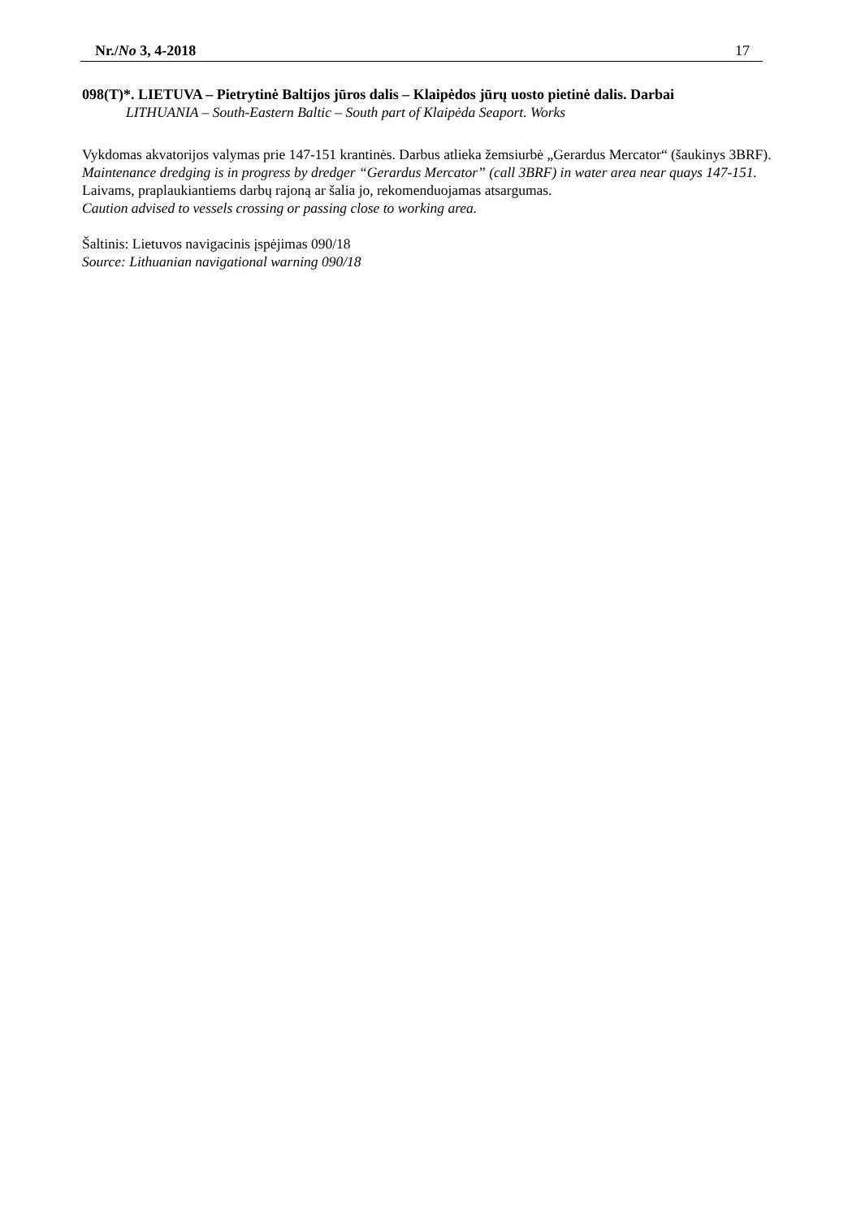Nr./No 3, 4-2018 17
098(T)*. LIETUVA – Pietrytinė Baltijos jūros dalis – Klaipėdos jūrų uosto pietinė dalis. Darbai
LITHUANIA – South-Eastern Baltic – South part of Klaipėda Seaport. Works
Vykdomas akvatorijos valymas prie 147-151 krantinės. Darbus atlieka žemsiurbė „Gerardus Mercator“ (šaukinys 3BRF).
Maintenance dredging is in progress by dredger “Gerardus Mercator” (call 3BRF) in water area near quays 147-151.
Laivams, praplaukiantiems darbų rajoną ar šalia jo, rekomenduojamas atsargumas.
Caution advised to vessels crossing or passing close to working area.
Šaltinis: Lietuvos navigacinis įspėjimas 090/18
Source: Lithuanian navigational warning 090/18